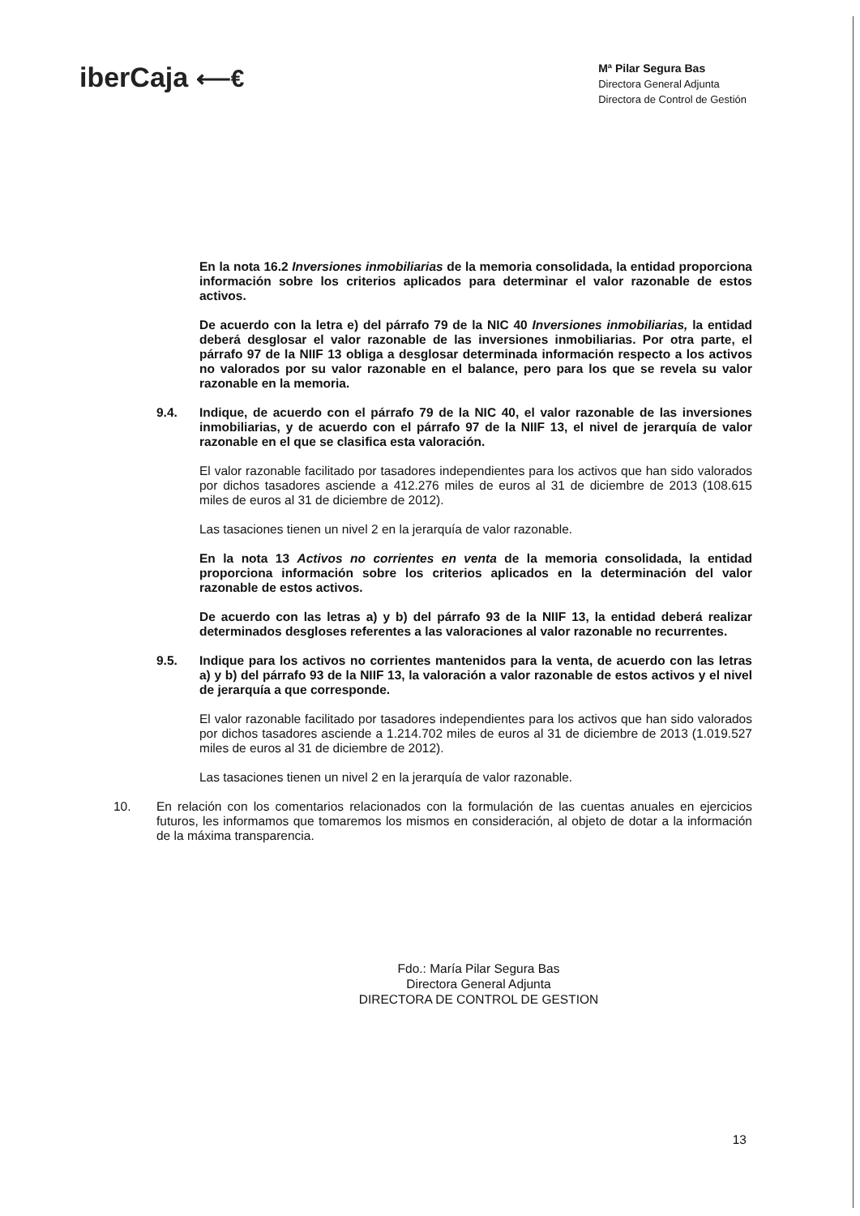iberCaja ⟵€
Mª Pilar Segura Bas
Directora General Adjunta
Directora de Control de Gestión
En la nota 16.2 Inversiones inmobiliarias de la memoria consolidada, la entidad proporciona información sobre los criterios aplicados para determinar el valor razonable de estos activos.
De acuerdo con la letra e) del párrafo 79 de la NIC 40 Inversiones inmobiliarias, la entidad deberá desglosar el valor razonable de las inversiones inmobiliarias. Por otra parte, el párrafo 97 de la NIIF 13 obliga a desglosar determinada información respecto a los activos no valorados por su valor razonable en el balance, pero para los que se revela su valor razonable en la memoria.
9.4. Indique, de acuerdo con el párrafo 79 de la NIC 40, el valor razonable de las inversiones inmobiliarias, y de acuerdo con el párrafo 97 de la NIIF 13, el nivel de jerarquía de valor razonable en el que se clasifica esta valoración.
El valor razonable facilitado por tasadores independientes para los activos que han sido valorados por dichos tasadores asciende a 412.276 miles de euros al 31 de diciembre de 2013 (108.615 miles de euros al 31 de diciembre de 2012).
Las tasaciones tienen un nivel 2 en la jerarquía de valor razonable.
En la nota 13 Activos no corrientes en venta de la memoria consolidada, la entidad proporciona información sobre los criterios aplicados en la determinación del valor razonable de estos activos.
De acuerdo con las letras a) y b) del párrafo 93 de la NIIF 13, la entidad deberá realizar determinados desgloses referentes a las valoraciones al valor razonable no recurrentes.
9.5. Indique para los activos no corrientes mantenidos para la venta, de acuerdo con las letras a) y b) del párrafo 93 de la NIIF 13, la valoración a valor razonable de estos activos y el nivel de jerarquía a que corresponde.
El valor razonable facilitado por tasadores independientes para los activos que han sido valorados por dichos tasadores asciende a 1.214.702 miles de euros al 31 de diciembre de 2013 (1.019.527 miles de euros al 31 de diciembre de 2012).
Las tasaciones tienen un nivel 2 en la jerarquía de valor razonable.
10. En relación con los comentarios relacionados con la formulación de las cuentas anuales en ejercicios futuros, les informamos que tomaremos los mismos en consideración, al objeto de dotar a la información de la máxima transparencia.
Fdo.: María Pilar Segura Bas
Directora General Adjunta
DIRECTORA DE CONTROL DE GESTION
13